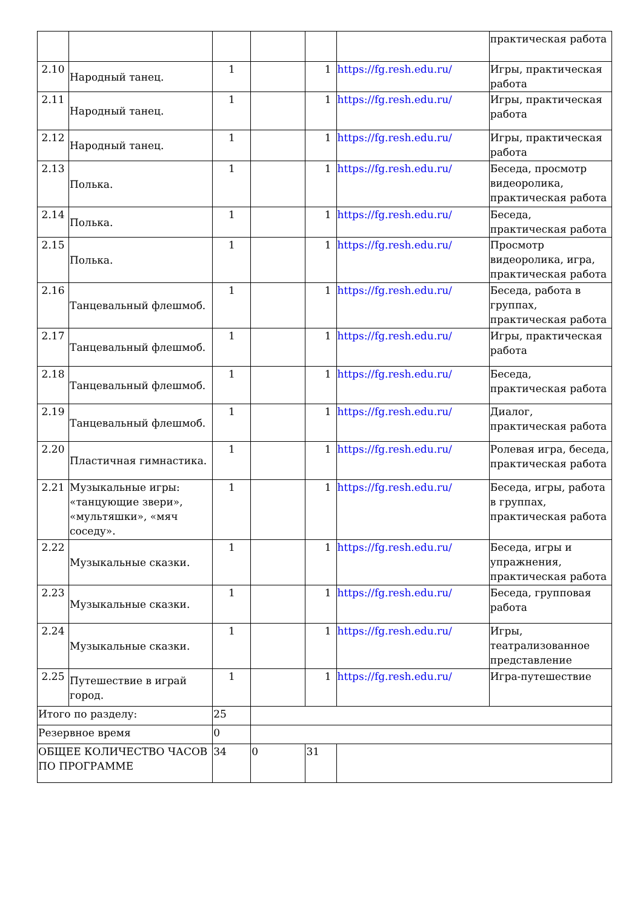| | | | | | | практическая работа |
| 2.10 | Народный танец. | 1 | | 1 | https://fg.resh.edu.ru/ | Игры, практическая работа |
| 2.11 | Народный танец. | 1 | | 1 | https://fg.resh.edu.ru/ | Игры, практическая работа |
| 2.12 | Народный танец. | 1 | | 1 | https://fg.resh.edu.ru/ | Игры, практическая работа |
| 2.13 | Полька. | 1 | | 1 | https://fg.resh.edu.ru/ | Беседа, просмотр видеоролика, практическая работа |
| 2.14 | Полька. | 1 | | 1 | https://fg.resh.edu.ru/ | Беседа, практическая работа |
| 2.15 | Полька. | 1 | | 1 | https://fg.resh.edu.ru/ | Просмотр видеоролика, игра, практическая работа |
| 2.16 | Танцевальный флешмоб. | 1 | | 1 | https://fg.resh.edu.ru/ | Беседа, работа в группах, практическая работа |
| 2.17 | Танцевальный флешмоб. | 1 | | 1 | https://fg.resh.edu.ru/ | Игры, практическая работа |
| 2.18 | Танцевальный флешмоб. | 1 | | 1 | https://fg.resh.edu.ru/ | Беседа, практическая работа |
| 2.19 | Танцевальный флешмоб. | 1 | | 1 | https://fg.resh.edu.ru/ | Диалог, практическая работа |
| 2.20 | Пластичная гимнастика. | 1 | | 1 | https://fg.resh.edu.ru/ | Ролевая игра, беседа, практическая работа |
| 2.21 | Музыкальные игры: «танцующие звери», «мультяшки», «мяч соседу». | 1 | | 1 | https://fg.resh.edu.ru/ | Беседа, игры, работа в группах, практическая работа |
| 2.22 | Музыкальные сказки. | 1 | | 1 | https://fg.resh.edu.ru/ | Беседа, игры и упражнения, практическая работа |
| 2.23 | Музыкальные сказки. | 1 | | 1 | https://fg.resh.edu.ru/ | Беседа, групповая работа |
| 2.24 | Музыкальные сказки. | 1 | | 1 | https://fg.resh.edu.ru/ | Игры, театрализованное представление |
| 2.25 | Путешествие в играй город. | 1 | | 1 | https://fg.resh.edu.ru/ | Игра-путешествие |
| Итого по разделу: | | 25 | | | | |
| Резервное время | | 0 | | | | |
| ОБЩЕЕ КОЛИЧЕСТВО ЧАСОВ ПО ПРОГРАММЕ | | 34 | 0 | 31 | | |